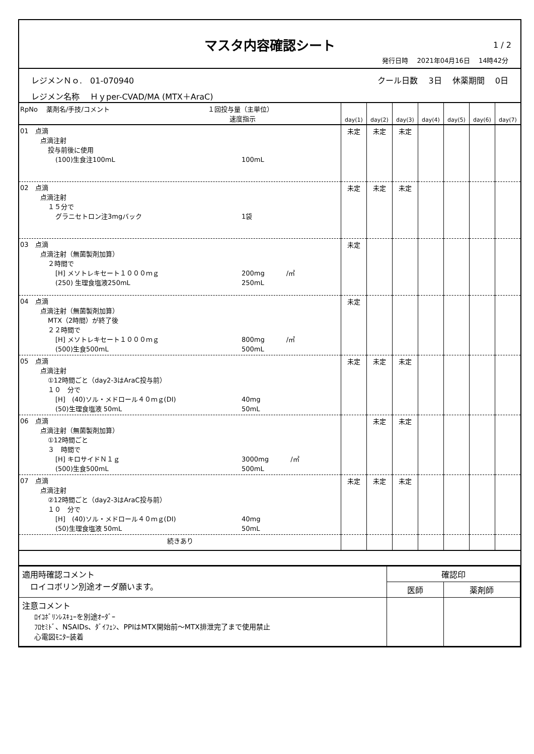マスタ内容確認シート
1 / 2
発行日時　 2021年04月16日　 14時42分
レジメンＮｏ.　01-070940 クール日数　 3日　 休薬期間　 0日
レジメン名称　 Ｈｙper-CVAD/MA (MTX＋AraC)
| RpNo 薬剤名/手技/コメント １回投与量（主単位） 速度指示 | day(1) | day(2) | day(3) | day(4) | day(5) | day(6) | day(7) |
| --- | --- | --- | --- | --- | --- | --- | --- |
| 01 点滴 点滴注射 投与前後に使用 (100)生食注100mL 100mL | 未定 | 未定 | 未定 | | | | |
| 02 点滴 点滴注射 １５分で グラニセトロン注3mgバック 1袋 | 未定 | 未定 | 未定 | | | | |
| 03 点滴 点滴注射（無菌製剤加算） ２時間で [H] メソトレキセート１０００ｍｇ 200mg /㎡ (250) 生理食塩液250mL 250mL | 未定 | | | | | | |
| 04 点滴 点滴注射（無菌製剤加算） MTX（2時間）が終了後 ２２時間で [H] メソトレキセート１０００ｍｇ 800mg /㎡ (500)生食500mL 500mL | 未定 | | | | | | |
| 05 点滴 点滴注射 ①12時間ごと（day2-3はAraC投与前） １０ 分で [H] (40)ソル・メドロール４０ｍｇ(DI) 40mg (50)生理食塩液 50mL 50mL | 未定 | 未定 | 未定 | | | | |
| 06 点滴 点滴注射（無菌製剤加算） ①12時間ごと ３ 時間で [H] キロサイドＮ１ｇ 3000mg /㎡ (500)生食500mL 500mL | | 未定 | 未定 | | | | |
| 07 点滴 点滴注射 ②12時間ごと（day2-3はAraC投与前） １０ 分で [H] (40)ソル・メドロール４０ｍｇ(DI) 40mg (50)生理食塩液 50mL 50mL | 未定 | 未定 | 未定 | | | | |
| 続きあり | | | | | | | |
| 適用時確認コメント ロイコボリン別途オーダ願います。 | 確認印 | |
| | 医師 | 薬剤師 |
| 注意コメント ﾛｲｺﾎﾞﾘﾝﾚｽｷｭｰを別途ｵｰﾀﾞｰ ﾌﾛｾﾐﾄﾞ、NSAIDs、ﾀﾞｲﾌｪﾝ、PPIはMTX開始前～MTX排泄完了まで使用禁止 心電図ﾓﾆﾀｰ装着 | | |